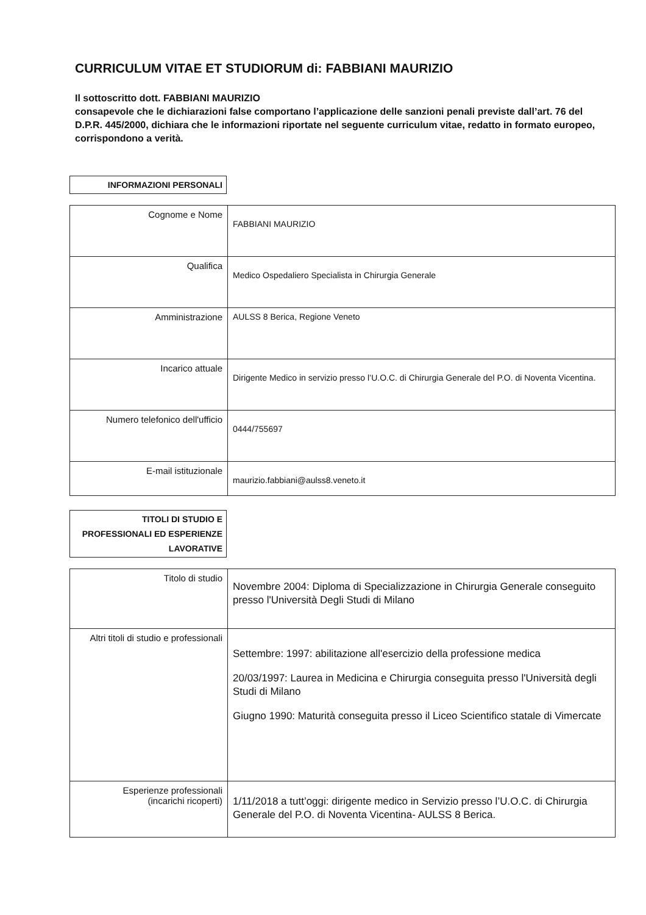CURRICULUM VITAE ET STUDIORUM di: FABBIANI MAURIZIO
Il sottoscritto dott. FABBIANI MAURIZIO
consapevole che le dichiarazioni false comportano l’applicazione delle sanzioni penali previste dall’art. 76 del D.P.R. 445/2000, dichiara che le informazioni riportate nel seguente curriculum vitae, redatto in formato europeo, corrispondono a verità.
INFORMAZIONI PERSONALI
| Cognome e Nome | FABBIANI MAURIZIO |
| Qualifica | Medico Ospedaliero Specialista in Chirurgia Generale |
| Amministrazione | AULSS 8 Berica, Regione Veneto |
| Incarico attuale | Dirigente Medico in servizio presso l’U.O.C. di Chirurgia Generale del P.O. di Noventa Vicentina. |
| Numero telefonico dell'ufficio | 0444/755697 |
| E-mail istituzionale | maurizio.fabbiani@aulss8.veneto.it |
TITOLI DI STUDIO E
PROFESSIONALI ED ESPERIENZE
LAVORATIVE
| Titolo di studio | Novembre 2004: Diploma di Specializzazione in Chirurgia Generale conseguito presso l'Università Degli Studi di Milano |
| Altri titoli di studio e professionali | Settembre: 1997: abilitazione all'esercizio della professione medica 20/03/1997: Laurea in Medicina e Chirurgia conseguita presso l'Università degli Studi di Milano Giugno 1990: Maturità conseguita presso il Liceo Scientifico statale di Vimercate |
| Esperienze professionali (incarichi ricoperti) | 1/11/2018 a tutt’oggi: dirigente medico in Servizio presso l’U.O.C. di Chirurgia Generale del P.O. di Noventa Vicentina- AULSS 8 Berica. |